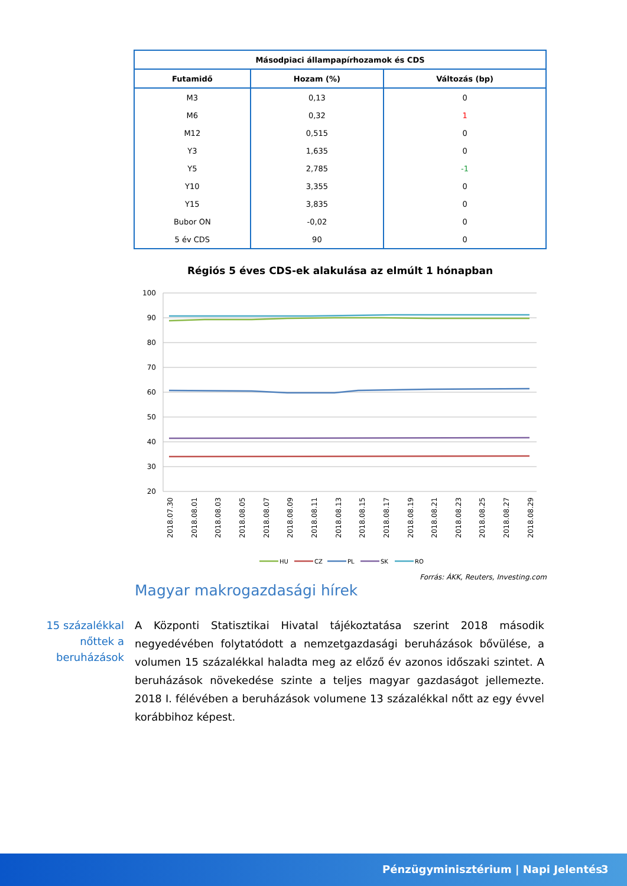| Másodpiaci állampapírhozamok és CDS | | |
| --- | --- | --- |
| Futamidő | Hozam (%) | Változás (bp) |
| M3 | 0,13 | 0 |
| M6 | 0,32 | 1 |
| M12 | 0,515 | 0 |
| Y3 | 1,635 | 0 |
| Y5 | 2,785 | -1 |
| Y10 | 3,355 | 0 |
| Y15 | 3,835 | 0 |
| Bubor ON | -0,02 | 0 |
| 5 év CDS | 90 | 0 |
Régiós 5 éves CDS-ek alakulása az elmúlt 1 hónapban
100
90
80
70
60
50
40
30
20
2018.07.30
2018.08.01
2018.08.03
2018.08.05
2018.08.07
2018.08.09
2018.08.11
2018.08.13
2018.08.15
2018.08.17
2018.08.19
2018.08.21
2018.08.23
2018.08.25
2018.08.27
2018.08.29
HU
CZ
PL
SK
RO
Forrás: ÁKK, Reuters, Investing.com
Magyar makrogazdasági hírek
15 százalékkal nőttek a beruházások
A Központi Statisztikai Hivatal tájékoztatása szerint 2018 második negyedévében folytatódott a nemzetgazdasági beruházások bővülése, a volumen 15 százalékkal haladta meg az előző év azonos időszaki szintet. A beruházások növekedése szinte a teljes magyar gazdaságot jellemezte. 2018 I. félévében a beruházások volumene 13 százalékkal nőtt az egy évvel korábbihoz képest.
Pénzügyminisztérium | Napi Jelentés 3